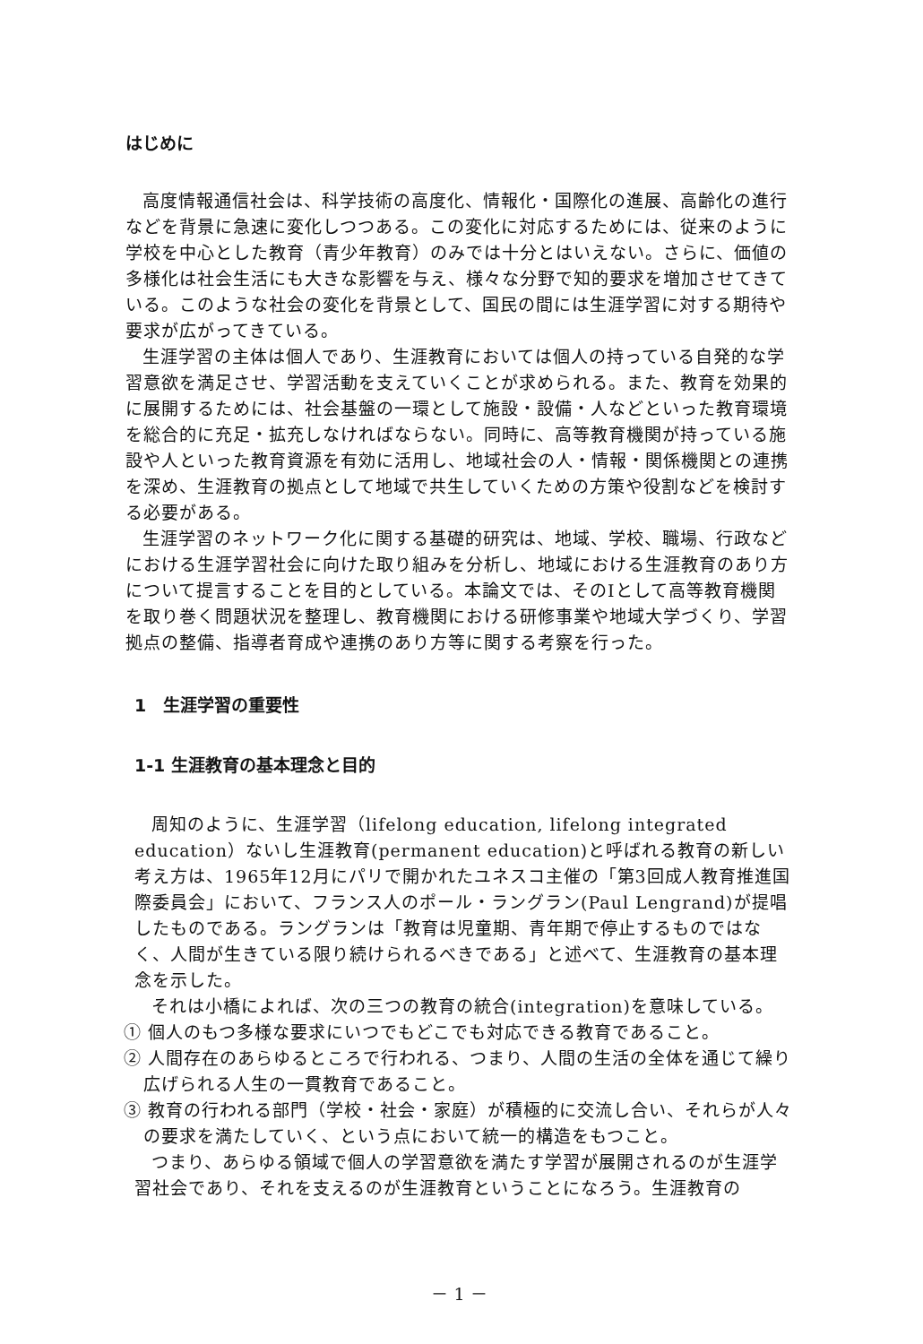はじめに
高度情報通信社会は、科学技術の高度化、情報化・国際化の進展、高齢化の進行などを背景に急速に変化しつつある。この変化に対応するためには、従来のように学校を中心とした教育（青少年教育）のみでは十分とはいえない。さらに、価値の多様化は社会生活にも大きな影響を与え、様々な分野で知的要求を増加させてきている。このような社会の変化を背景として、国民の間には生涯学習に対する期待や要求が広がってきている。
生涯学習の主体は個人であり、生涯教育においては個人の持っている自発的な学習意欲を満足させ、学習活動を支えていくことが求められる。また、教育を効果的に展開するためには、社会基盤の一環として施設・設備・人などといった教育環境を総合的に充足・拡充しなければならない。同時に、高等教育機関が持っている施設や人といった教育資源を有効に活用し、地域社会の人・情報・関係機関との連携を深め、生涯教育の拠点として地域で共生していくための方策や役割などを検討する必要がある。
生涯学習のネットワーク化に関する基礎的研究は、地域、学校、職場、行政などにおける生涯学習社会に向けた取り組みを分析し、地域における生涯教育のあり方について提言することを目的としている。本論文では、そのⅠとして高等教育機関を取り巻く問題状況を整理し、教育機関における研修事業や地域大学づくり、学習拠点の整備、指導者育成や連携のあり方等に関する考察を行った。
1　生涯学習の重要性
1-1 生涯教育の基本理念と目的
周知のように、生涯学習（lifelong education, lifelong integrated education）ないし生涯教育(permanent education)と呼ばれる教育の新しい考え方は、1965年12月にパリで開かれたユネスコ主催の「第3回成人教育推進国際委員会」において、フランス人のポール・ラングラン(Paul Lengrand)が提唱したものである。ラングランは「教育は児童期、青年期で停止するものではなく、人間が生きている限り続けられるべきである」と述べて、生涯教育の基本理念を示した。
それは小橋によれば、次の三つの教育の統合(integration)を意味している。
① 個人のもつ多様な要求にいつでもどこでも対応できる教育であること。
② 人間存在のあらゆるところで行われる、つまり、人間の生活の全体を通じて繰り広げられる人生の一貫教育であること。
③ 教育の行われる部門（学校・社会・家庭）が積極的に交流し合い、それらが人々の要求を満たしていく、という点において統一的構造をもつこと。
つまり、あらゆる領域で個人の学習意欲を満たす学習が展開されるのが生涯学習社会であり、それを支えるのが生涯教育ということになろう。生涯教育の
－ 1 －